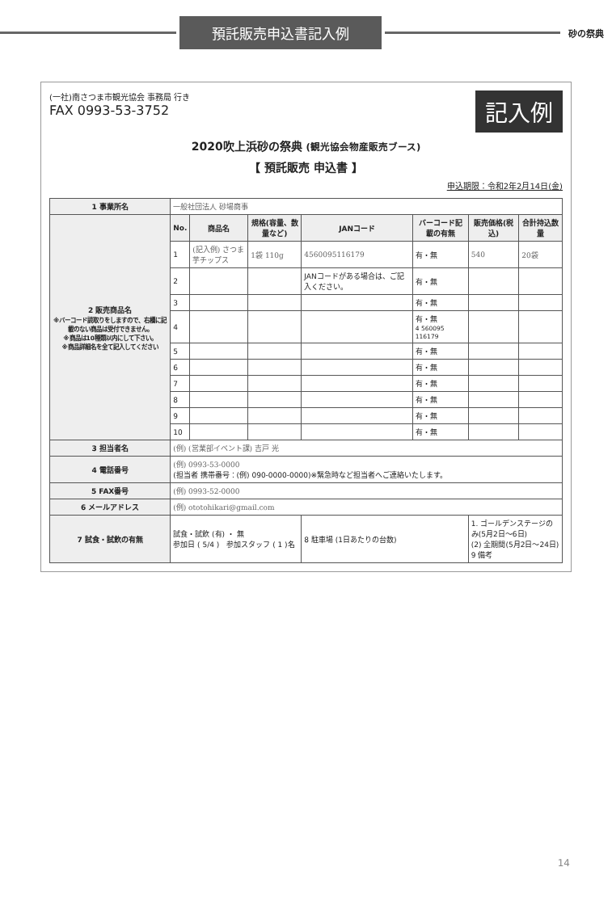預託販売申込書記入例
砂の祭典
(一社)南さつま市観光協会 事務局 行き
FAX 0993-53-3752
記入例
2020吹上浜砂の祭典 (観光協会物産販売ブース)
【 預託販売 申込書 】
申込期限：令和2年2月14日(金)
| 1 事業所名 | 一般社団法人 砂場商事 | | | | | | |
| 2 販売商品名 ※バーコード読取りをしますので、右欄に記載のない商品は受付できません。 ※商品は10種類以内にして下さい。 ※商品詳細名を全て記入してください | No. | 商品名 | 規格(容量、数量など) | JANコード | バーコード記載の有無 | 販売価格(税込) | 合計持込数量 |
| | 1 | (記入例) さつま芋チップス | 1袋 110g | 4560095116179 | 有・無 | 540 | 20袋 |
| | 2 | | | JANコードがある場合は、ご記入ください。 | 有・無 | | |
| | 3 | | | | 有・無 | | |
| | 4 | | | | 有・無 4 560095 116179 | | |
| | 5 | | | | 有・無 | | |
| | 6 | | | | 有・無 | | |
| | 7 | | | | 有・無 | | |
| | 8 | | | | 有・無 | | |
| | 9 | | | | 有・無 | | |
| | 10 | | | | 有・無 | | |
| 3 担当者名 | (例) (営業部イベント課) 吉戸 光 | | | | | | |
| 4 電話番号 | (例) 0993-53-0000 (担当者 携帯番号：(例) 090-0000-0000)※緊急時など担当者へご連絡いたします。 | | | | | | |
| 5 FAX番号 | (例) 0993-52-0000 | | | | | | |
| 6 メールアドレス | (例) ototohikari@gmail.com | | | | | | |
| 7 試食・試飲の有無 | 試食・試飲 (有) ・ 無 参加日 ( 5/4 ) 参加スタッフ ( 1 )名 | | | 8 駐車場 (1日あたりの台数) | | 1. ゴールデンステージのみ(5月2日～6日) (2) 全期間(5月2日～24日) 9 備考 | |
14